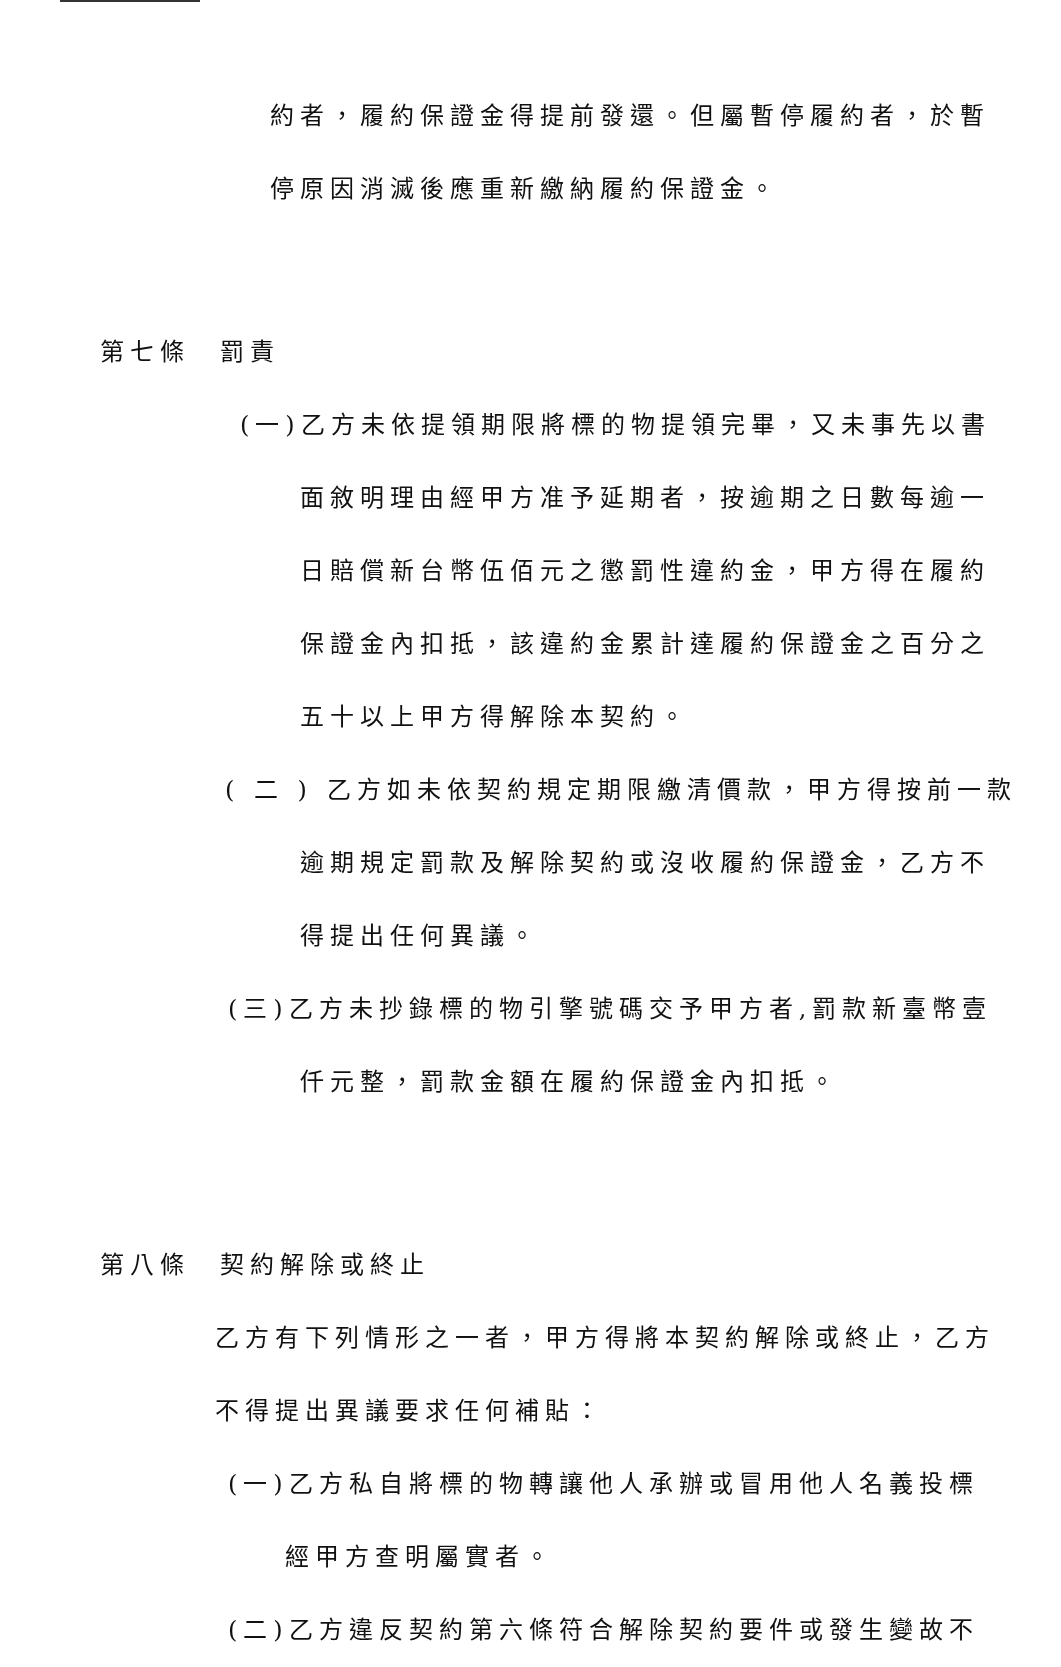約者，履約保證金得提前發還。但屬暫停履約者，於暫
停原因消滅後應重新繳納履約保證金。
第七條　罰責
(一)乙方未依提領期限將標的物提領完畢，又未事先以書
面敘明理由經甲方准予延期者，按逾期之日數每逾一
日賠償新台幣伍佰元之懲罰性違約金，甲方得在履約
保證金內扣抵，該違約金累計達履約保證金之百分之
五十以上甲方得解除本契約。
( 二 ) 乙方如未依契約規定期限繳清價款，甲方得按前一款
逾期規定罰款及解除契約或沒收履約保證金，乙方不
得提出任何異議。
(三)乙方未抄錄標的物引擎號碼交予甲方者,罰款新臺幣壹
仟元整，罰款金額在履約保證金內扣抵。
第八條　契約解除或終止
乙方有下列情形之一者，甲方得將本契約解除或終止，乙方
不得提出異議要求任何補貼：
(一)乙方私自將標的物轉讓他人承辦或冒用他人名義投標
經甲方查明屬實者。
(二)乙方違反契約第六條符合解除契約要件或發生變故不